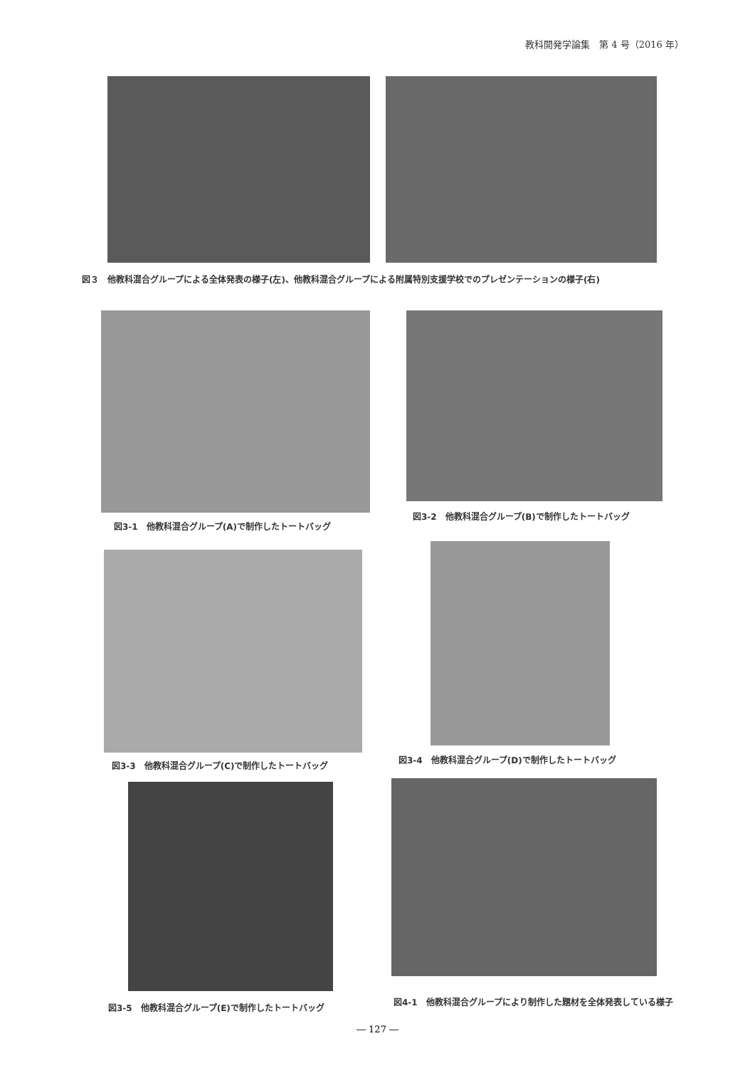教科開発学論集　第 4 号（2016 年）
図３　他教科混合グループによる全体発表の様子(左)、他教科混合グループによる附属特別支援学校でのプレゼンテーションの様子(右)
図3-1　他教科混合グループ(A)で制作したトートバッグ
図3-2　他教科混合グループ(B)で制作したトートバッグ
図3-3　他教科混合グループ(C)で制作したトートバッグ
図3-4　他教科混合グループ(D)で制作したトートバッグ
図3-5　他教科混合グループ(E)で制作したトートバッグ
図4-1　他教科混合グループにより制作した題材を全体発表している様子
― 127 ―